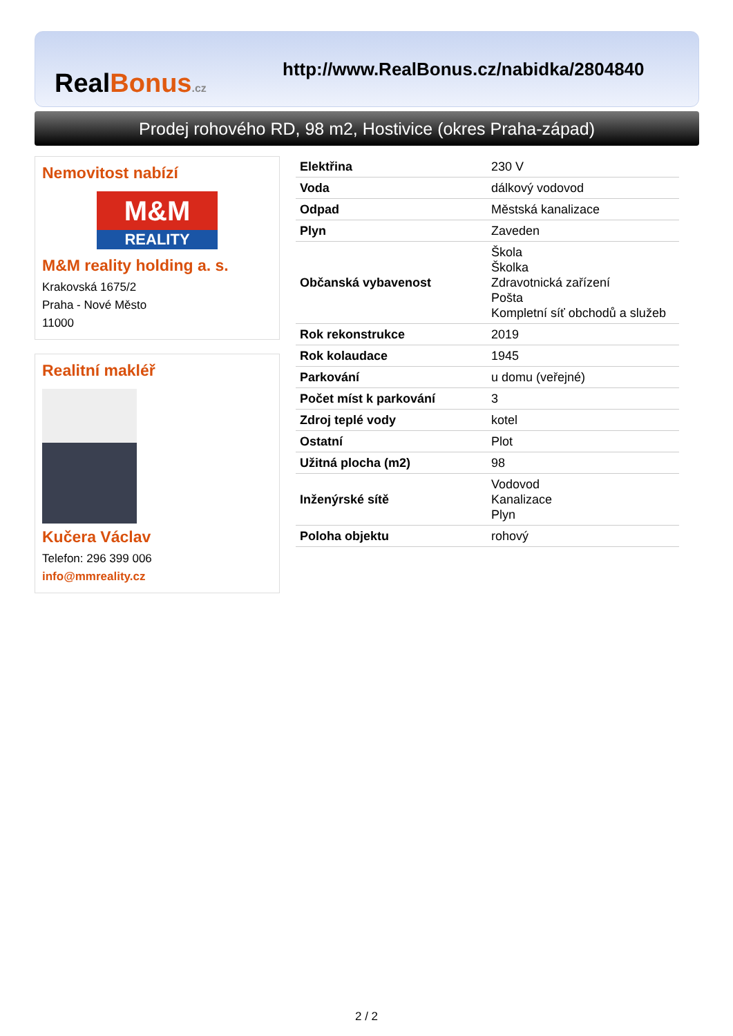RealBonus.cz
http://www.RealBonus.cz/nabidka/2804840
Prodej rohového RD, 98 m2, Hostivice (okres Praha-západ)
Nemovitost nabízí
M&M
REALITY
M&M reality holding a. s.
Krakovská 1675/2
Praha - Nové Město
11000
Realitní makléř
Kučera Václav
Telefon: 296 399 006
info@mmreality.cz
| Elektřina | 230 V |
| Voda | dálkový vodovod |
| Odpad | Městská kanalizace |
| Plyn | Zaveden |
| Občanská vybavenost | Škola Školka Zdravotnická zařízení Pošta Kompletní síť obchodů a služeb |
| Rok rekonstrukce | 2019 |
| Rok kolaudace | 1945 |
| Parkování | u domu (veřejné) |
| Počet míst k parkování | 3 |
| Zdroj teplé vody | kotel |
| Ostatní | Plot |
| Užitná plocha (m2) | 98 |
| Inženýrské sítě | Vodovod Kanalizace Plyn |
| Poloha objektu | rohový |
2 / 2